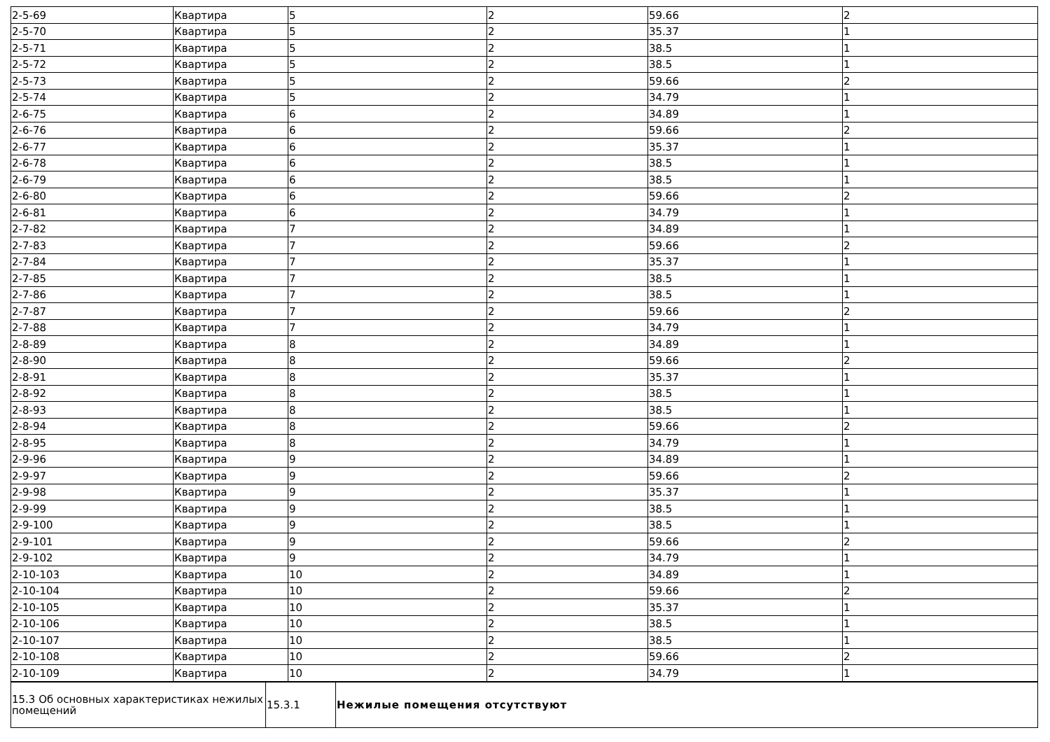| 2-5-69 | Квартира | 5 | 2 | 59.66 | 2 |
| 2-5-70 | Квартира | 5 | 2 | 35.37 | 1 |
| 2-5-71 | Квартира | 5 | 2 | 38.5 | 1 |
| 2-5-72 | Квартира | 5 | 2 | 38.5 | 1 |
| 2-5-73 | Квартира | 5 | 2 | 59.66 | 2 |
| 2-5-74 | Квартира | 5 | 2 | 34.79 | 1 |
| 2-6-75 | Квартира | 6 | 2 | 34.89 | 1 |
| 2-6-76 | Квартира | 6 | 2 | 59.66 | 2 |
| 2-6-77 | Квартира | 6 | 2 | 35.37 | 1 |
| 2-6-78 | Квартира | 6 | 2 | 38.5 | 1 |
| 2-6-79 | Квартира | 6 | 2 | 38.5 | 1 |
| 2-6-80 | Квартира | 6 | 2 | 59.66 | 2 |
| 2-6-81 | Квартира | 6 | 2 | 34.79 | 1 |
| 2-7-82 | Квартира | 7 | 2 | 34.89 | 1 |
| 2-7-83 | Квартира | 7 | 2 | 59.66 | 2 |
| 2-7-84 | Квартира | 7 | 2 | 35.37 | 1 |
| 2-7-85 | Квартира | 7 | 2 | 38.5 | 1 |
| 2-7-86 | Квартира | 7 | 2 | 38.5 | 1 |
| 2-7-87 | Квартира | 7 | 2 | 59.66 | 2 |
| 2-7-88 | Квартира | 7 | 2 | 34.79 | 1 |
| 2-8-89 | Квартира | 8 | 2 | 34.89 | 1 |
| 2-8-90 | Квартира | 8 | 2 | 59.66 | 2 |
| 2-8-91 | Квартира | 8 | 2 | 35.37 | 1 |
| 2-8-92 | Квартира | 8 | 2 | 38.5 | 1 |
| 2-8-93 | Квартира | 8 | 2 | 38.5 | 1 |
| 2-8-94 | Квартира | 8 | 2 | 59.66 | 2 |
| 2-8-95 | Квартира | 8 | 2 | 34.79 | 1 |
| 2-9-96 | Квартира | 9 | 2 | 34.89 | 1 |
| 2-9-97 | Квартира | 9 | 2 | 59.66 | 2 |
| 2-9-98 | Квартира | 9 | 2 | 35.37 | 1 |
| 2-9-99 | Квартира | 9 | 2 | 38.5 | 1 |
| 2-9-100 | Квартира | 9 | 2 | 38.5 | 1 |
| 2-9-101 | Квартира | 9 | 2 | 59.66 | 2 |
| 2-9-102 | Квартира | 9 | 2 | 34.79 | 1 |
| 2-10-103 | Квартира | 10 | 2 | 34.89 | 1 |
| 2-10-104 | Квартира | 10 | 2 | 59.66 | 2 |
| 2-10-105 | Квартира | 10 | 2 | 35.37 | 1 |
| 2-10-106 | Квартира | 10 | 2 | 38.5 | 1 |
| 2-10-107 | Квартира | 10 | 2 | 38.5 | 1 |
| 2-10-108 | Квартира | 10 | 2 | 59.66 | 2 |
| 2-10-109 | Квартира | 10 | 2 | 34.79 | 1 |
| 15.3 Об основных характеристиках нежилых помещений | 15.3.1 | Нежилые помещения отсутствуют |